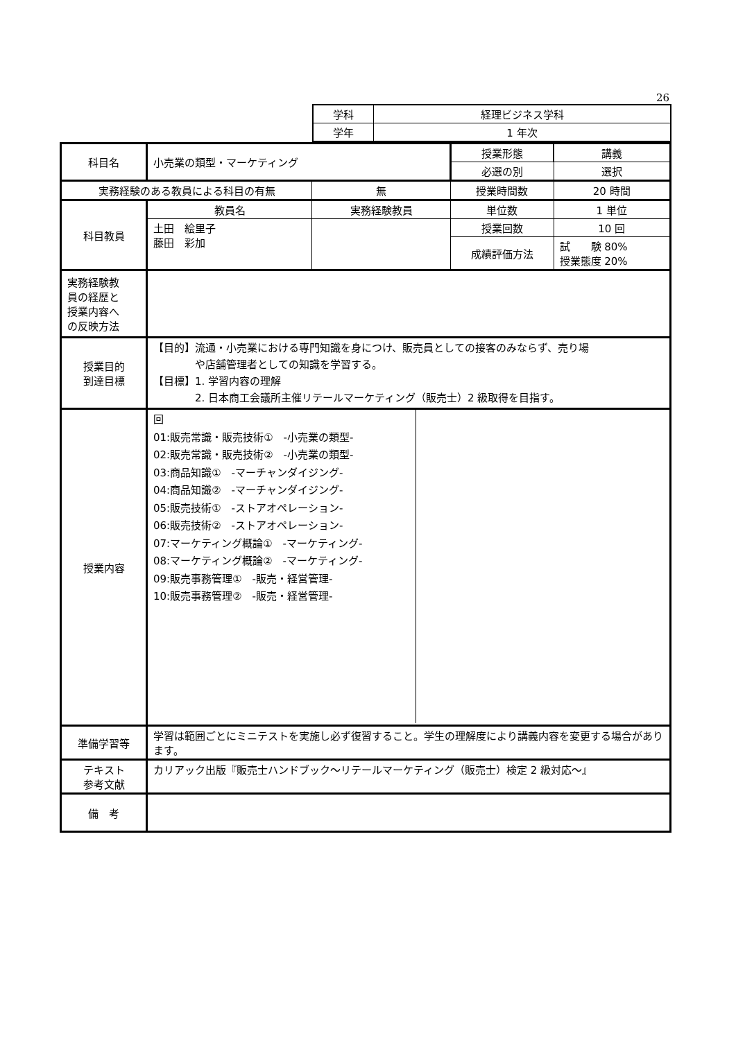26
| 学科 | 経理ビジネス学科 |
| 学年 | 1 年次 |
| 科目名 | 小売業の類型・マーケティング | | 授業形態 | 講義 |
| | | | 必選の別 | 選択 |
| 実務経験のある教員による科目の有無 | | 無 | 授業時間数 | 20 時間 |
| 科目教員 | 教員名 | 実務経験教員 | 単位数 | 1 単位 |
| | 土田 絵里子 藤田 彩加 | | 授業回数 | 10 回 |
| | | | 成績評価方法 | 試 験 80% 授業態度 20% |
| 実務経験教 員の経歴と 授業内容へ の反映方法 | | | | |
| 授業目的 到達目標 | 【目的】流通・小売業における専門知識を身につけ、販売員としての接客のみならず、売り場 や店舗管理者としての知識を学習する。 【目標】1. 学習内容の理解 2. 日本商工会議所主催リテールマーケティング（販売士）2 級取得を目指す。 | | | |
| 授業内容 | / 回 01:販売常識・販売技術① -小売業の類型- 02:販売常識・販売技術② -小売業の類型- 03:商品知識① -マーチャンダイジング- 04:商品知識② -マーチャンダイジング- 05:販売技術① -ストアオペレーション- 06:販売技術② -ストアオペレーション- 07:マーケティング概論① -マーケティング- 08:マーケティング概論② -マーケティング- 09:販売事務管理① -販売・経営管理- 10:販売事務管理② -販売・経営管理- / / | | | |
| 準備学習等 | 学習は範囲ごとにミニテストを実施し必ず復習すること。学生の理解度により講義内容を変更する場合があります。 | | | |
| テキスト 参考文献 | カリアック出版『販売士ハンドブック～リテールマーケティング（販売士）検定 2 級対応～』 | | | |
| 備 考 | | | | |